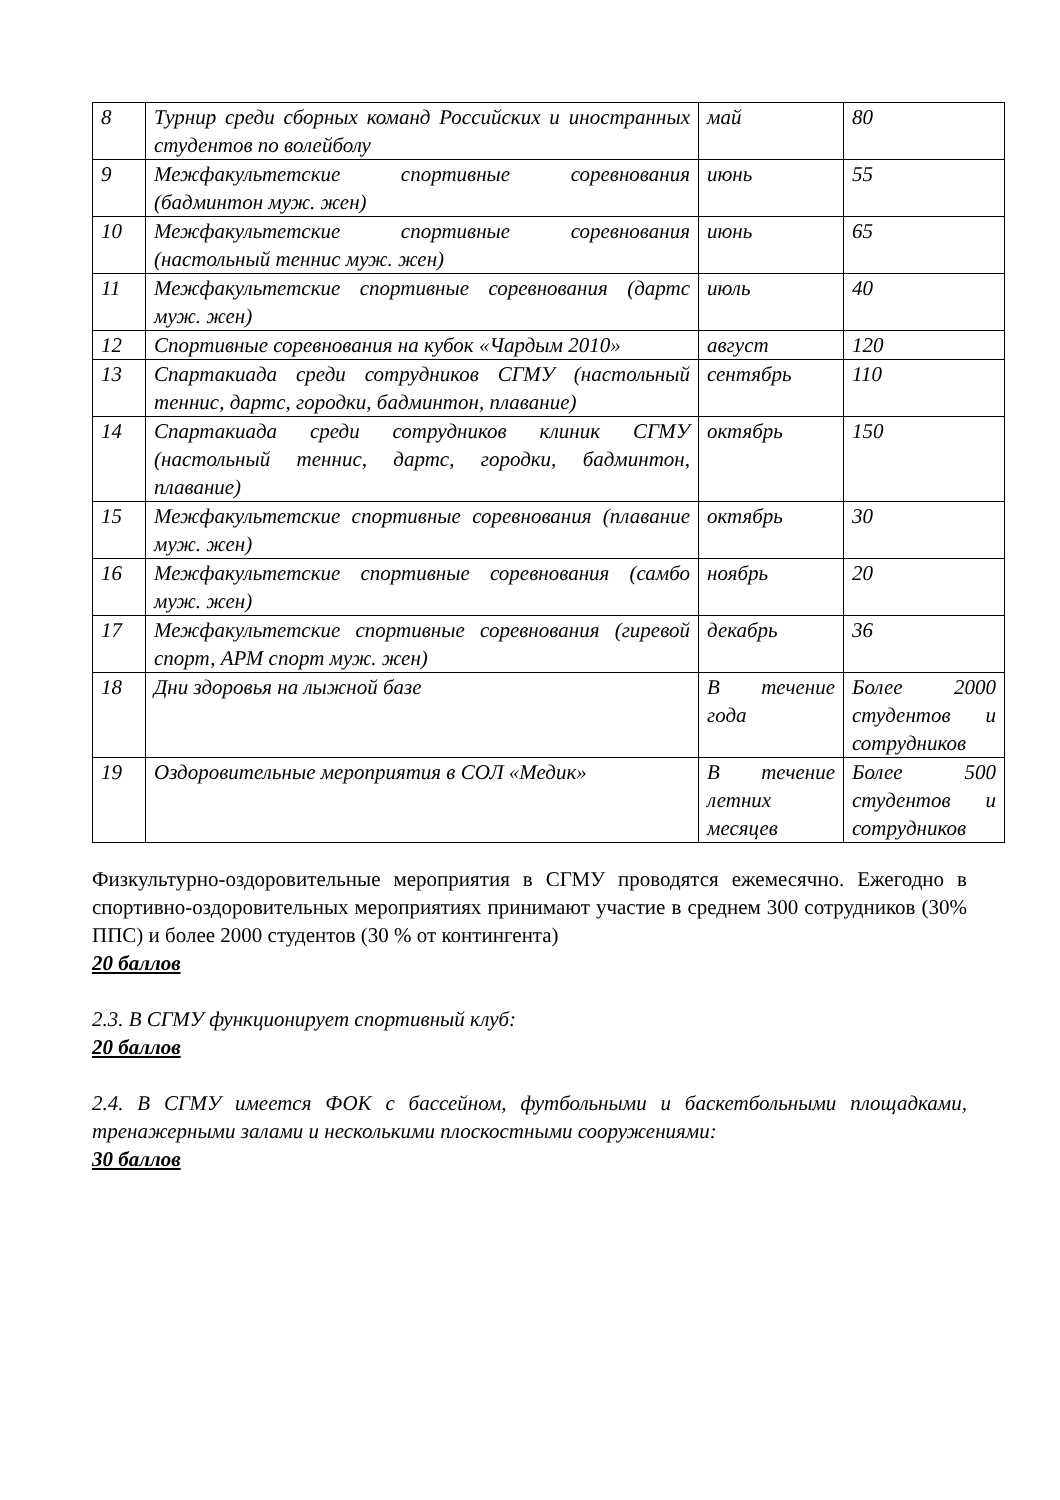| 8 | Турнир среди сборных команд Российских и иностранных студентов по волейболу | май | 80 |
| 9 | Межфакультетские спортивные соревнования (бадминтон муж. жен) | июнь | 55 |
| 10 | Межфакультетские спортивные соревнования (настольный теннис муж. жен) | июнь | 65 |
| 11 | Межфакультетские спортивные соревнования (дартс муж. жен) | июль | 40 |
| 12 | Спортивные соревнования на кубок «Чардым 2010» | август | 120 |
| 13 | Спартакиада среди сотрудников СГМУ (настольный теннис, дартс, городки, бадминтон, плавание) | сентябрь | 110 |
| 14 | Спартакиада среди сотрудников клиник СГМУ (настольный теннис, дартс, городки, бадминтон, плавание) | октябрь | 150 |
| 15 | Межфакультетские спортивные соревнования (плавание муж. жен) | октябрь | 30 |
| 16 | Межфакультетские спортивные соревнования (самбо муж. жен) | ноябрь | 20 |
| 17 | Межфакультетские спортивные соревнования (гиревой спорт, АРМ спорт муж. жен) | декабрь | 36 |
| 18 | Дни здоровья на лыжной базе | В течение года | Более 2000 студентов и сотрудников |
| 19 | Оздоровительные мероприятия в СОЛ «Медик» | В течение летних месяцев | Более 500 студентов и сотрудников |
Физкультурно-оздоровительные мероприятия в СГМУ проводятся ежемесячно. Ежегодно в спортивно-оздоровительных мероприятиях принимают участие в среднем 300 сотрудников (30% ППС) и более 2000 студентов (30 % от контингента)
20 баллов
2.3. В СГМУ функционирует спортивный клуб:
20 баллов
2.4. В СГМУ имеется ФОК с бассейном, футбольными и баскетбольными площадками, тренажерными залами и несколькими плоскостными сооружениями:
30 баллов